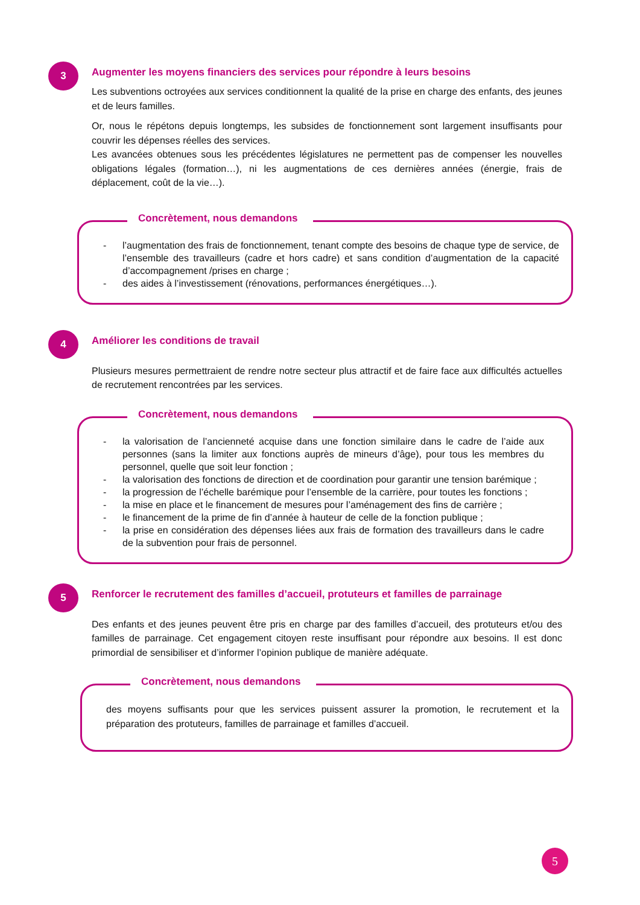3
Augmenter les moyens financiers des services pour répondre à leurs besoins
Les subventions octroyées aux services conditionnent la qualité de la prise en charge des enfants, des jeunes et de leurs familles.
Or, nous le répétons depuis longtemps, les subsides de fonctionnement sont largement insuffisants pour couvrir les dépenses réelles des services.
Les avancées obtenues sous les précédentes législatures ne permettent pas de compenser les nouvelles obligations légales (formation…), ni les augmentations de ces dernières années (énergie, frais de déplacement, coût de la vie…).
Concrètement, nous demandons
- l’augmentation des frais de fonctionnement, tenant compte des besoins de chaque type de service, de l’ensemble des travailleurs (cadre et hors cadre) et sans condition d’augmentation de la capacité d’accompagnement /prises en charge ;
- des aides à l’investissement (rénovations, performances énergétiques…).
4
Améliorer les conditions de travail
Plusieurs mesures permettraient de rendre notre secteur plus attractif et de faire face aux difficultés actuelles de recrutement rencontrées par les services.
Concrètement, nous demandons
- la valorisation de l’ancienneté acquise dans une fonction similaire dans le cadre de l’aide aux personnes (sans la limiter aux fonctions auprès de mineurs d’âge), pour tous les membres du personnel, quelle que soit leur fonction ;
- la valorisation des fonctions de direction et de coordination pour garantir une tension barémique ;
- la progression de l’échelle barémique pour l’ensemble de la carrière, pour toutes les fonctions ;
- la mise en place et le financement de mesures pour l’aménagement des fins de carrière ;
- le financement de la prime de fin d’année à hauteur de celle de la fonction publique ;
- la prise en considération des dépenses liées aux frais de formation des travailleurs dans le cadre de la subvention pour frais de personnel.
5
Renforcer le recrutement des familles d’accueil, protuteurs et familles de parrainage
Des enfants et des jeunes peuvent être pris en charge par des familles d’accueil, des protuteurs et/ou des familles de parrainage. Cet engagement citoyen reste insuffisant pour répondre aux besoins. Il est donc primordial de sensibiliser et d’informer l’opinion publique de manière adéquate.
Concrètement, nous demandons
des moyens suffisants pour que les services puissent assurer la promotion, le recrutement et la préparation des protuteurs, familles de parrainage et familles d’accueil.
5